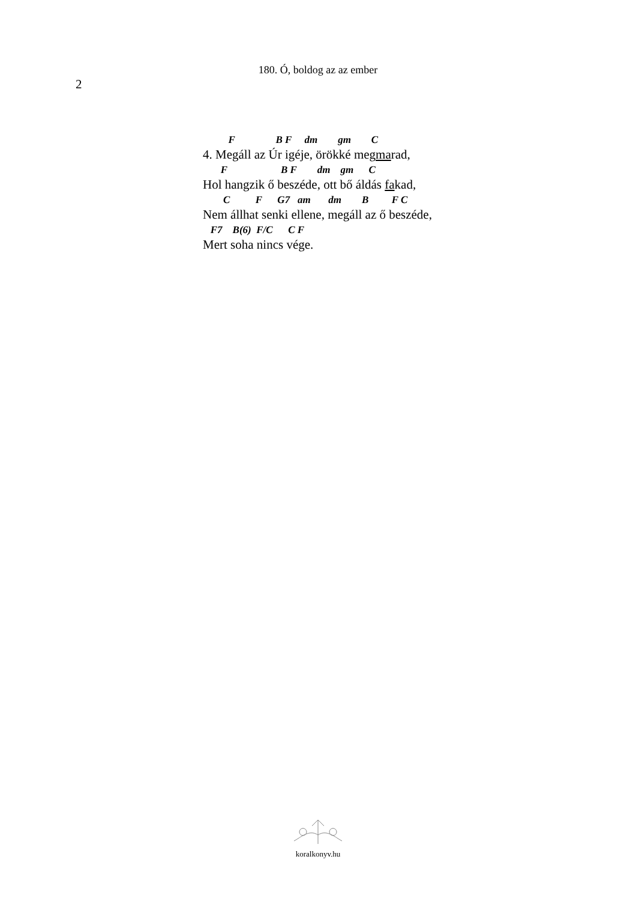180. Ó, boldog az az ember
2
F B F dm gm C
4. Megáll az Úr igéje, örökké megmarad,
F B F dm gm C
Hol hangzik ő beszéde, ott bő áldás fakad,
C F G7 am dm B F C
Nem állhat senki ellene, megáll az ő beszéde,
F7 B(6) F/C C F
Mert soha nincs vége.
koralkonyv.hu